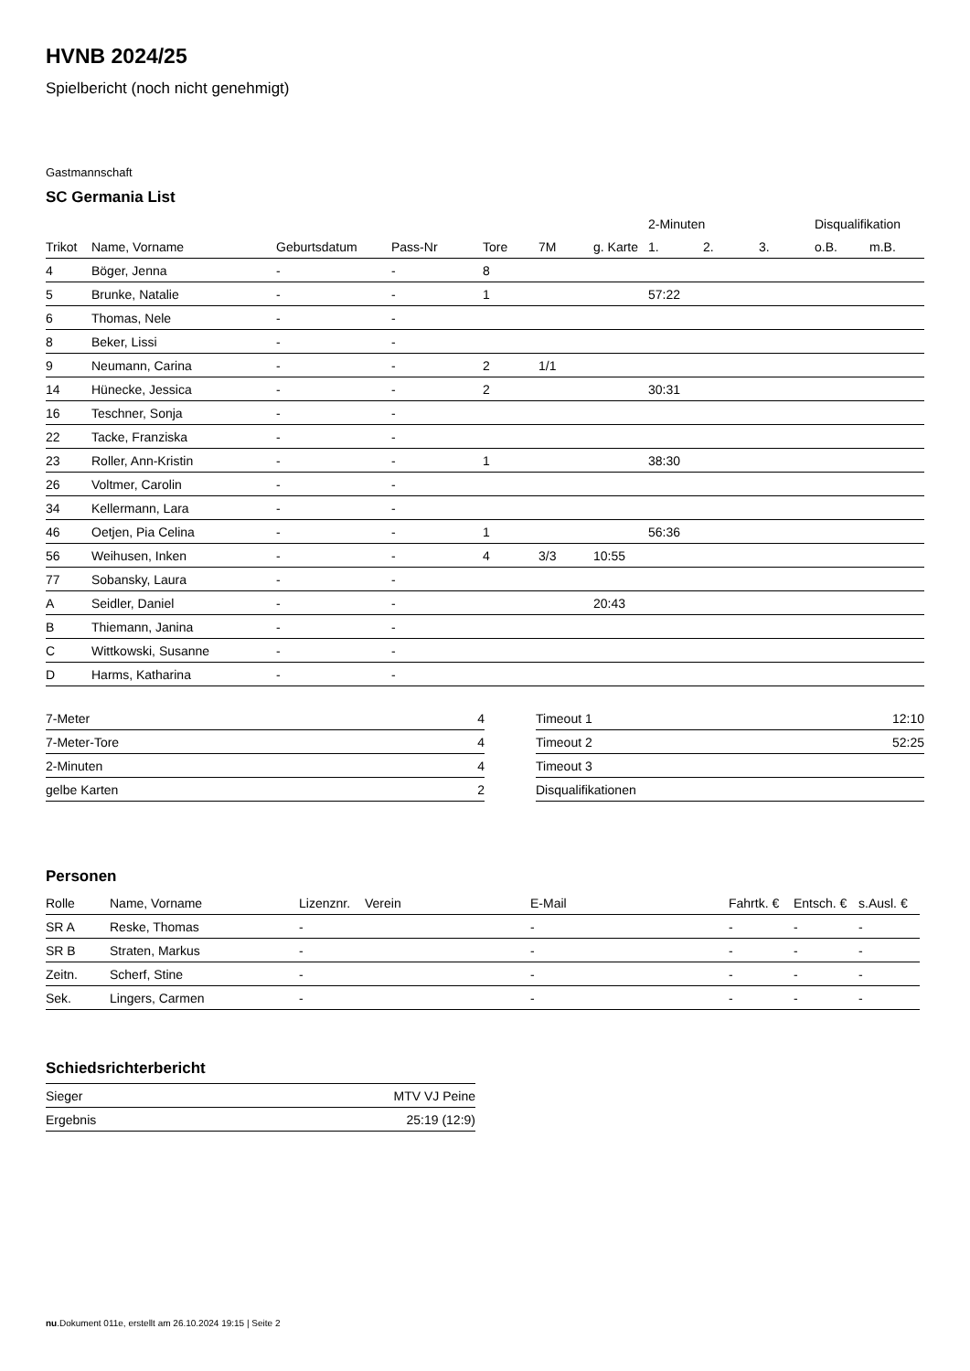HVNB 2024/25
Spielbericht (noch nicht genehmigt)
Gastmannschaft
SC Germania List
| | | | | | | | 2-Minuten | | | Disqualifikation | |
| --- | --- | --- | --- | --- | --- | --- | --- | --- | --- | --- | --- |
| Trikot | Name, Vorname | Geburtsdatum | Pass-Nr | Tore | 7M | g. Karte | 1. | 2. | 3. | o.B. | m.B. |
| 4 | Böger, Jenna | - | - | 8 | | | | | | | |
| 5 | Brunke, Natalie | - | - | 1 | | | 57:22 | | | | |
| 6 | Thomas, Nele | - | - | | | | | | | | |
| 8 | Beker, Lissi | - | - | | | | | | | | |
| 9 | Neumann, Carina | - | - | 2 | 1/1 | | | | | | |
| 14 | Hünecke, Jessica | - | - | 2 | | | 30:31 | | | | |
| 16 | Teschner, Sonja | - | - | | | | | | | | |
| 22 | Tacke, Franziska | - | - | | | | | | | | |
| 23 | Roller, Ann-Kristin | - | - | 1 | | | 38:30 | | | | |
| 26 | Voltmer, Carolin | - | - | | | | | | | | |
| 34 | Kellermann, Lara | - | - | | | | | | | | |
| 46 | Oetjen, Pia Celina | - | - | 1 | | | 56:36 | | | | |
| 56 | Weihusen, Inken | - | - | 4 | 3/3 | 10:55 | | | | | |
| 77 | Sobansky, Laura | - | - | | | | | | | | |
| A | Seidler, Daniel | - | - | | | 20:43 | | | | | |
| B | Thiemann, Janina | - | - | | | | | | | | |
| C | Wittkowski, Susanne | - | - | | | | | | | | |
| D | Harms, Katharina | - | - | | | | | | | | |
| 7-Meter | 4 |
| 7-Meter-Tore | 4 |
| 2-Minuten | 4 |
| gelbe Karten | 2 |
| Timeout 1 | 12:10 |
| Timeout 2 | 52:25 |
| Timeout 3 | |
| Disqualifikationen | |
Personen
| Rolle | Name, Vorname | Lizenznr. | Verein | E-Mail | Fahrtk. € | Entsch. € | s.Ausl. € |
| --- | --- | --- | --- | --- | --- | --- | --- |
| SR A | Reske, Thomas | - | | - | - | - | - |
| SR B | Straten, Markus | - | | - | - | - | - |
| Zeitn. | Scherf, Stine | - | | - | - | - | - |
| Sek. | Lingers, Carmen | - | | - | - | - | - |
Schiedsrichterbericht
| Sieger | MTV VJ Peine |
| Ergebnis | 25:19 (12:9) |
nu.Dokument 011e, erstellt am 26.10.2024 19:15 | Seite 2